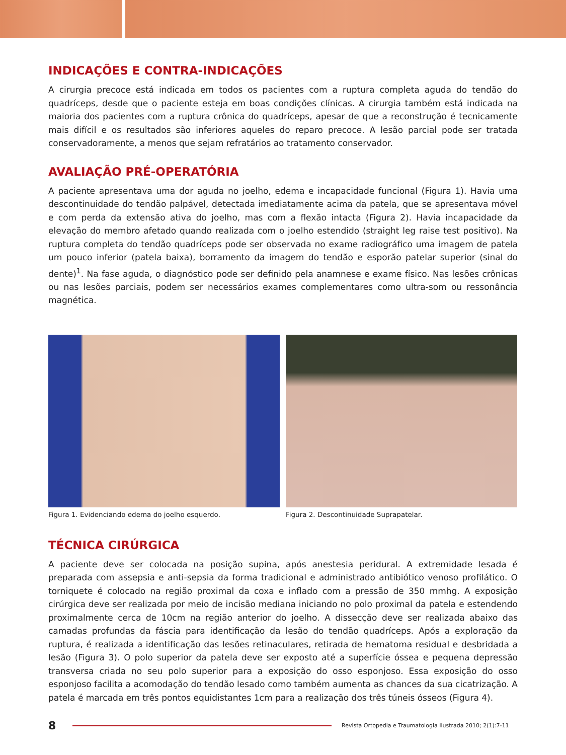INDICAÇÕES E CONTRA-INDICAÇÕES
A cirurgia precoce está indicada em todos os pacientes com a ruptura completa aguda do tendão do quadríceps, desde que o paciente esteja em boas condições clínicas. A cirurgia também está indicada na maioria dos pacientes com a ruptura crônica do quadríceps, apesar de que a reconstrução é tecnicamente mais difícil e os resultados são inferiores aqueles do reparo precoce. A lesão parcial pode ser tratada conservadoramente, a menos que sejam refratários ao tratamento conservador.
AVALIAÇÃO PRÉ-OPERATÓRIA
A paciente apresentava uma dor aguda no joelho, edema e incapacidade funcional (Figura 1). Havia uma descontinuidade do tendão palpável, detectada imediatamente acima da patela, que se apresentava móvel e com perda da extensão ativa do joelho, mas com a flexão intacta (Figura 2). Havia incapacidade da elevação do membro afetado quando realizada com o joelho estendido (straight leg raise test positivo). Na ruptura completa do tendão quadríceps pode ser observada no exame radiográfico uma imagem de patela um pouco inferior (patela baixa), borramento da imagem do tendão e esporão patelar superior (sinal do dente)<sup>1</sup>. Na fase aguda, o diagnóstico pode ser definido pela anamnese e exame físico. Nas lesões crônicas ou nas lesões parciais, podem ser necessários exames complementares como ultra-som ou ressonância magnética.
Figura 1. Evidenciando edema do joelho esquerdo.
Figura 2. Descontinuidade Suprapatelar.
TÉCNICA CIRÚRGICA
A paciente deve ser colocada na posição supina, após anestesia peridural. A extremidade lesada é preparada com assepsia e anti-sepsia da forma tradicional e administrado antibiótico venoso profilático. O torniquete é colocado na região proximal da coxa e inflado com a pressão de 350 mmhg. A exposição cirúrgica deve ser realizada por meio de incisão mediana iniciando no polo proximal da patela e estendendo proximalmente cerca de 10cm na região anterior do joelho. A dissecção deve ser realizada abaixo das camadas profundas da fáscia para identificação da lesão do tendão quadríceps. Após a exploração da ruptura, é realizada a identificação das lesões retinaculares, retirada de hematoma residual e desbridada a lesão (Figura 3). O polo superior da patela deve ser exposto até a superfície óssea e pequena depressão transversa criada no seu polo superior para a exposição do osso esponjoso. Essa exposição do osso esponjoso facilita a acomodação do tendão lesado como também aumenta as chances da sua cicatrização. A patela é marcada em três pontos equidistantes 1cm para a realização dos três túneis ósseos (Figura 4).
8
Revista Ortopedia e Traumatologia Ilustrada 2010; 2(1):7-11